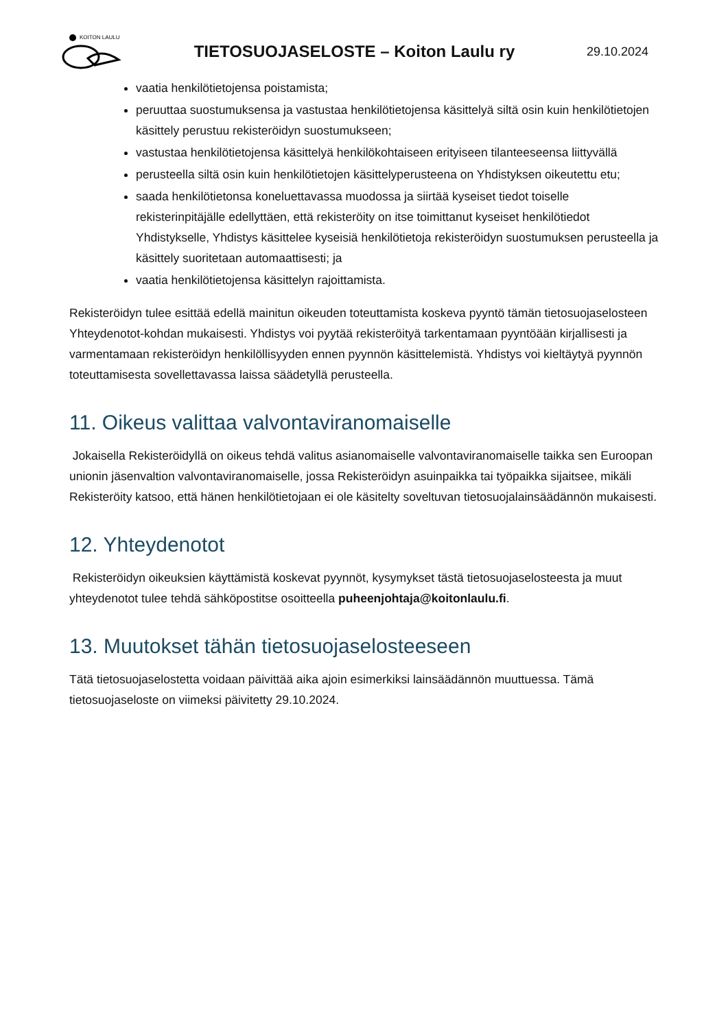KOITON LAULU
TIETOSUOJASELOSTE – Koiton Laulu ry
29.10.2024
vaatia henkilötietojensa poistamista;
peruuttaa suostumuksensa ja vastustaa henkilötietojensa käsittelyä siltä osin kuin henkilötietojen käsittely perustuu rekisteröidyn suostumukseen;
vastustaa henkilötietojensa käsittelyä henkilökohtaiseen erityiseen tilanteeseensa liittyvällä
perusteella siltä osin kuin henkilötietojen käsittelyperusteena on Yhdistyksen oikeutettu etu;
saada henkilötietonsa koneluettavassa muodossa ja siirtää kyseiset tiedot toiselle rekisterinpitäjälle edellyttäen, että rekisteröity on itse toimittanut kyseiset henkilötiedot Yhdistykselle, Yhdistys käsittelee kyseisiä henkilötietoja rekisteröidyn suostumuksen perusteella ja käsittely suoritetaan automaattisesti; ja
vaatia henkilötietojensa käsittelyn rajoittamista.
Rekisteröidyn tulee esittää edellä mainitun oikeuden toteuttamista koskeva pyyntö tämän tietosuojaselosteen Yhteydenotot-kohdan mukaisesti. Yhdistys voi pyytää rekisteröityä tarkentamaan pyyntöään kirjallisesti ja varmentamaan rekisteröidyn henkilöllisyyden ennen pyynnön käsittelemistä. Yhdistys voi kieltäytyä pyynnön toteuttamisesta sovellettavassa laissa säädetyllä perusteella.
11. Oikeus valittaa valvontaviranomaiselle
Jokaisella Rekisteröidyllä on oikeus tehdä valitus asianomaiselle valvontaviranomaiselle taikka sen Euroopan unionin jäsenvaltion valvontaviranomaiselle, jossa Rekisteröidyn asuinpaikka tai työpaikka sijaitsee, mikäli Rekisteröity katsoo, että hänen henkilötietojaan ei ole käsitelty soveltuvan tietosuojalainsäädännön mukaisesti.
12. Yhteydenotot
Rekisteröidyn oikeuksien käyttämistä koskevat pyynnöt, kysymykset tästä tietosuojaselosteesta ja muut yhteydenotot tulee tehdä sähköpostitse osoitteella puheenjohtaja@koitonlaulu.fi.
13. Muutokset tähän tietosuojaselosteeseen
Tätä tietosuojaselostetta voidaan päivittää aika ajoin esimerkiksi lainsäädännön muuttuessa. Tämä tietosuojaseloste on viimeksi päivitetty 29.10.2024.